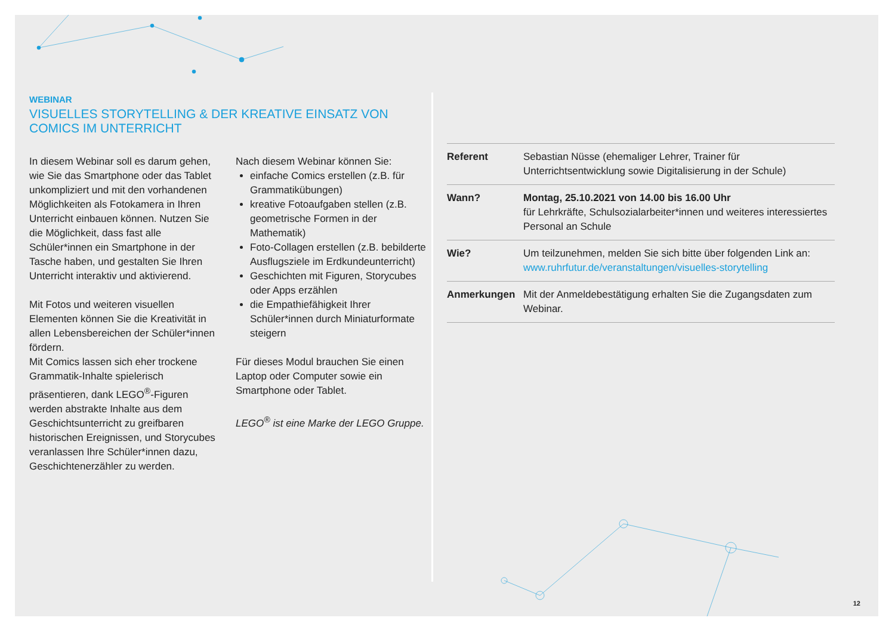WEBINAR
VISUELLES STORYTELLING & DER KREATIVE EINSATZ VON COMICS IM UNTERRICHT
In diesem Webinar soll es darum gehen, wie Sie das Smartphone oder das Tablet unkompliziert und mit den vorhandenen Möglichkeiten als Fotokamera in Ihren Unterricht einbauen können. Nutzen Sie die Möglichkeit, dass fast alle Schüler*innen ein Smartphone in der Tasche haben, und gestalten Sie Ihren Unterricht interaktiv und aktivierend.
Mit Fotos und weiteren visuellen Elementen können Sie die Kreativität in allen Lebensbereichen der Schüler*innen fördern.
Mit Comics lassen sich eher trockene Grammatik-Inhalte spielerisch präsentieren, dank LEGO<sup>®</sup>-Figuren werden abstrakte Inhalte aus dem Geschichtsunterricht zu greifbaren historischen Ereignissen, und Storycubes veranlassen Ihre Schüler*innen dazu, Geschichtenerzähler zu werden.
Nach diesem Webinar können Sie:
einfache Comics erstellen (z.B. für Grammatikübungen)
kreative Fotoaufgaben stellen (z.B. geometrische Formen in der Mathematik)
Foto-Collagen erstellen (z.B. bebilderte Ausflugsziele im Erdkundeunterricht)
Geschichten mit Figuren, Storycubes oder Apps erzählen
die Empathiefähigkeit Ihrer Schüler*innen durch Miniaturformate steigern
Für dieses Modul brauchen Sie einen Laptop oder Computer sowie ein Smartphone oder Tablet.
LEGO<sup>®</sup> ist eine Marke der LEGO Gruppe.
| Referent | Sebastian Nüsse (ehemaliger Lehrer, Trainer für Unterrichtsentwicklung sowie Digitalisierung in der Schule) |
| Wann? | Montag, 25.10.2021 von 14.00 bis 16.00 Uhr für Lehrkräfte, Schulsozialarbeiter*innen und weiteres interessiertes Personal an Schule |
| Wie? | Um teilzunehmen, melden Sie sich bitte über folgenden Link an: www.ruhrfutur.de/veranstaltungen/visuelles-storytelling |
| Anmerkungen | Mit der Anmeldebestätigung erhalten Sie die Zugangsdaten zum Webinar. |
12